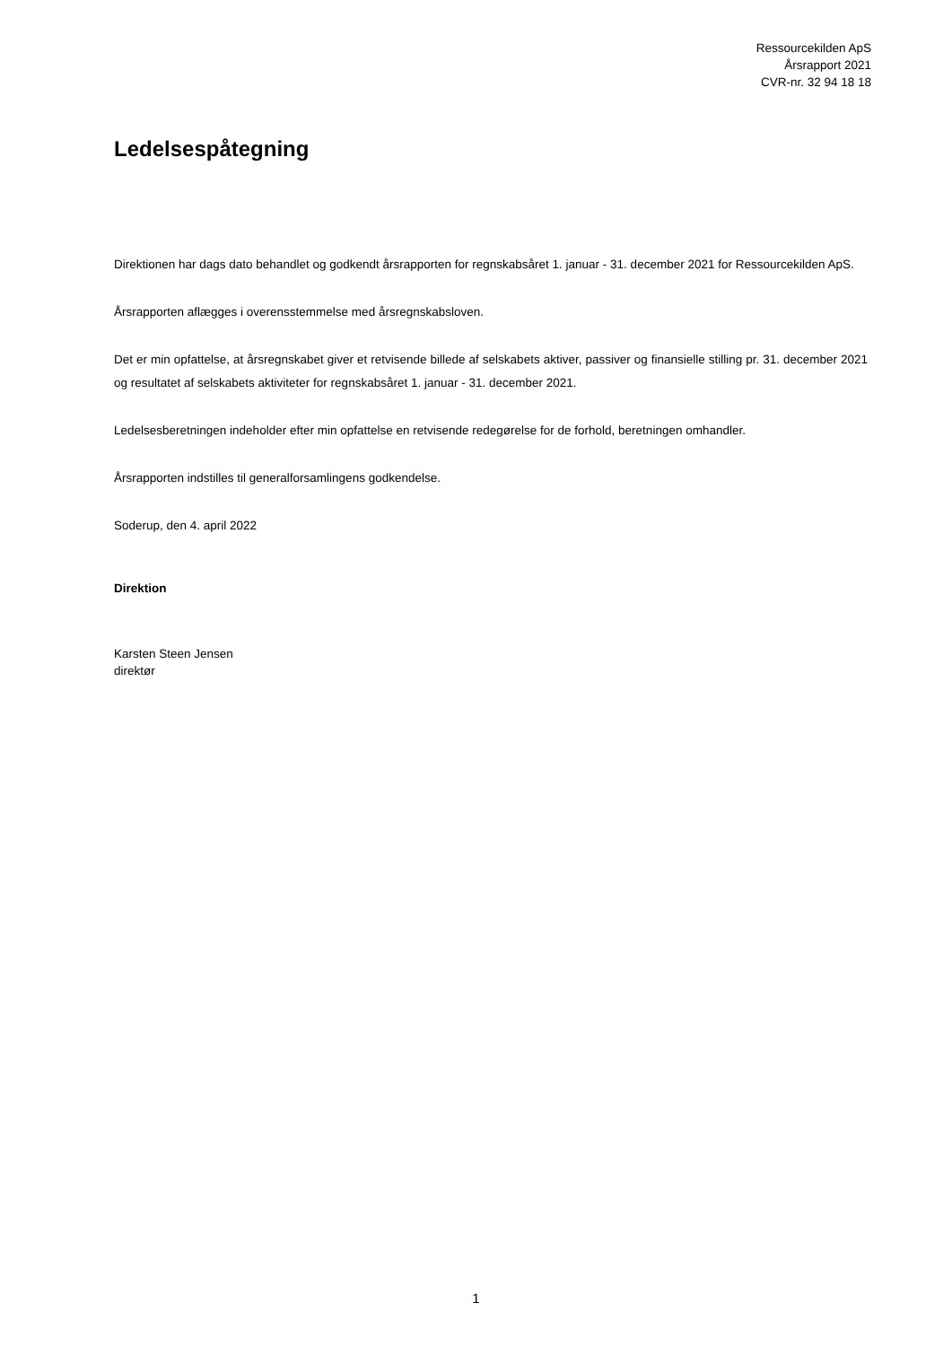Ressourcekilden ApS
Årsrapport 2021
CVR-nr. 32 94 18 18
Ledelsespåtegning
Direktionen har dags dato behandlet og godkendt årsrapporten for regnskabsåret 1. januar - 31. december 2021 for Ressourcekilden ApS.
Årsrapporten aflægges i overensstemmelse med årsregnskabsloven.
Det er min opfattelse, at årsregnskabet giver et retvisende billede af selskabets aktiver, passiver og finansielle stilling pr. 31. december 2021 og resultatet af selskabets aktiviteter for regnskabsåret 1. januar - 31. december 2021.
Ledelsesberetningen indeholder efter min opfattelse en retvisende redegørelse for de forhold, beretningen omhandler.
Årsrapporten indstilles til generalforsamlingens godkendelse.
Soderup, den 4. april 2022
Direktion
Karsten Steen Jensen
direktør
1